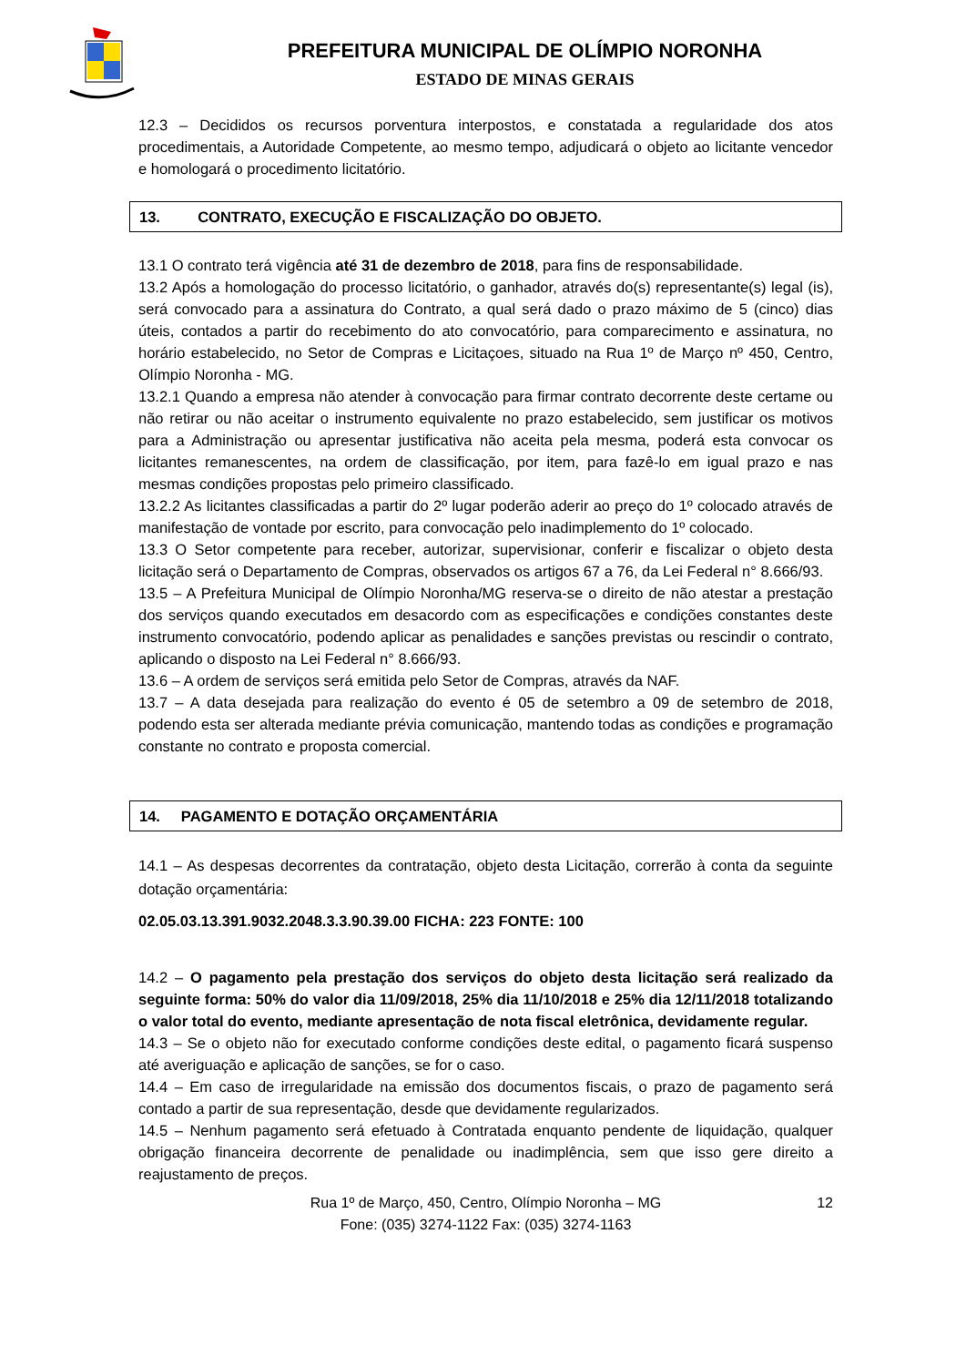PREFEITURA MUNICIPAL DE OLÍMPIO NORONHA
ESTADO DE MINAS GERAIS
12.3 – Decididos os recursos porventura interpostos, e constatada a regularidade dos atos procedimentais, a Autoridade Competente, ao mesmo tempo, adjudicará o objeto ao licitante vencedor e homologará o procedimento licitatório.
13. CONTRATO, EXECUÇÃO E FISCALIZAÇÃO DO OBJETO.
13.1 O contrato terá vigência até 31 de dezembro de 2018, para fins de responsabilidade.
13.2 Após a homologação do processo licitatório, o ganhador, através do(s) representante(s) legal (is), será convocado para a assinatura do Contrato, a qual será dado o prazo máximo de 5 (cinco) dias úteis, contados a partir do recebimento do ato convocatório, para comparecimento e assinatura, no horário estabelecido, no Setor de Compras e Licitaçoes, situado na Rua 1º de Março nº 450, Centro, Olímpio Noronha - MG.
13.2.1 Quando a empresa não atender à convocação para firmar contrato decorrente deste certame ou não retirar ou não aceitar o instrumento equivalente no prazo estabelecido, sem justificar os motivos para a Administração ou apresentar justificativa não aceita pela mesma, poderá esta convocar os licitantes remanescentes, na ordem de classificação, por item, para fazê-lo em igual prazo e nas mesmas condições propostas pelo primeiro classificado.
13.2.2 As licitantes classificadas a partir do 2º lugar poderão aderir ao preço do 1º colocado através de manifestação de vontade por escrito, para convocação pelo inadimplemento do 1º colocado.
13.3 O Setor competente para receber, autorizar, supervisionar, conferir e fiscalizar o objeto desta licitação será o Departamento de Compras, observados os artigos 67 a 76, da Lei Federal n° 8.666/93.
13.5 – A Prefeitura Municipal de Olímpio Noronha/MG reserva-se o direito de não atestar a prestação dos serviços quando executados em desacordo com as especificações e condições constantes deste instrumento convocatório, podendo aplicar as penalidades e sanções previstas ou rescindir o contrato, aplicando o disposto na Lei Federal n° 8.666/93.
13.6 – A ordem de serviços será emitida pelo Setor de Compras, através da NAF.
13.7 – A data desejada para realização do evento é 05 de setembro a 09 de setembro de 2018, podendo esta ser alterada mediante prévia comunicação, mantendo todas as condições e programação constante no contrato e proposta comercial.
14. PAGAMENTO E DOTAÇÃO ORÇAMENTÁRIA
14.1 – As despesas decorrentes da contratação, objeto desta Licitação, correrão à conta da seguinte dotação orçamentária:
02.05.03.13.391.9032.2048.3.3.90.39.00 FICHA: 223 FONTE: 100
14.2 – O pagamento pela prestação dos serviços do objeto desta licitação será realizado da seguinte forma: 50% do valor dia 11/09/2018, 25% dia 11/10/2018 e 25% dia 12/11/2018 totalizando o valor total do evento, mediante apresentação de nota fiscal eletrônica, devidamente regular.
14.3 – Se o objeto não for executado conforme condições deste edital, o pagamento ficará suspenso até averiguação e aplicação de sanções, se for o caso.
14.4 – Em caso de irregularidade na emissão dos documentos fiscais, o prazo de pagamento será contado a partir de sua representação, desde que devidamente regularizados.
14.5 – Nenhum pagamento será efetuado à Contratada enquanto pendente de liquidação, qualquer obrigação financeira decorrente de penalidade ou inadimplência, sem que isso gere direito a reajustamento de preços.
Rua 1º de Março, 450, Centro, Olímpio Noronha – MG 12
Fone: (035) 3274-1122 Fax: (035) 3274-1163